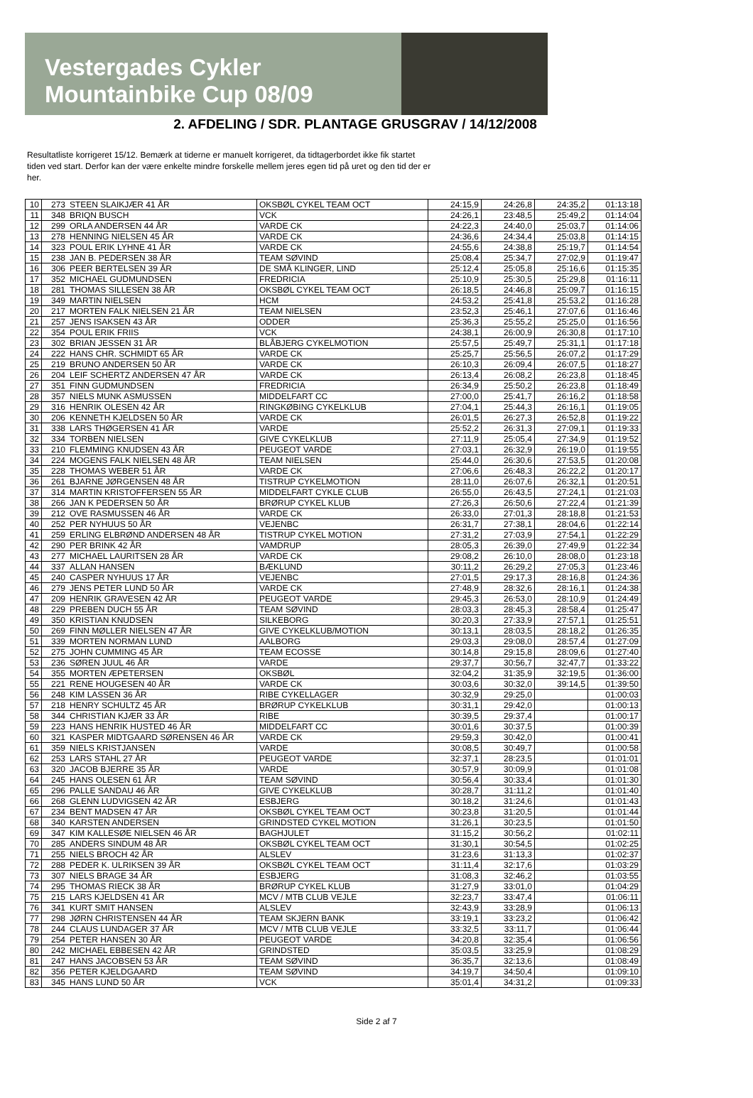Vestergades Cykler
Mountainbike Cup 08/09
2. AFDELING / SDR. PLANTAGE GRUSGRAV / 14/12/2008
Resultatliste korrigeret 15/12. Bemærk at tiderne er manuelt korrigeret, da tidtagerbordet ikke fik startet tiden ved start. Derfor kan der være enkelte mindre forskelle mellem jeres egen tid på uret og den tid der er her.
| 10 | 273 | STEEN SLAIKJÆR 41 ÅR | OKSBØL CYKEL TEAM OCT | 24:15,9 | 24:26,8 | 24:35,2 | 01:13:18 |
| 11 | 348 | BRIQN BUSCH | VCK | 24:26,1 | 23:48,5 | 25:49,2 | 01:14:04 |
| 12 | 299 | ORLA ANDERSEN 44 ÅR | VARDE CK | 24:22,3 | 24:40,0 | 25:03,7 | 01:14:06 |
| 13 | 278 | HENNING NIELSEN 45 ÅR | VARDE CK | 24:36,6 | 24:34,4 | 25:03,8 | 01:14:15 |
| 14 | 323 | POUL ERIK LYHNE 41 ÅR | VARDE CK | 24:55,6 | 24:38,8 | 25:19,7 | 01:14:54 |
| 15 | 238 | JAN B. PEDERSEN 38 ÅR | TEAM SØVIND | 25:08,4 | 25:34,7 | 27:02,9 | 01:19:47 |
| 16 | 306 | PEER BERTELSEN 39 ÅR | DE SMÅ KLINGER, LIND | 25:12,4 | 25:05,8 | 25:16,6 | 01:15:35 |
| 17 | 352 | MICHAEL GUDMUNDSEN | FREDRICIA | 25:10,9 | 25:30,5 | 25:29,8 | 01:16:11 |
| 18 | 281 | THOMAS SILLESEN 38 ÅR | OKSBØL CYKEL TEAM OCT | 26:18,5 | 24:46,8 | 25:09,7 | 01:16:15 |
| 19 | 349 | MARTIN NIELSEN | HCM | 24:53,2 | 25:41,8 | 25:53,2 | 01:16:28 |
| 20 | 217 | MORTEN FALK NIELSEN 21 ÅR | TEAM NIELSEN | 23:52,3 | 25:46,1 | 27:07,6 | 01:16:46 |
| 21 | 257 | JENS ISAKSEN 43 ÅR | ODDER | 25:36,3 | 25:55,2 | 25:25,0 | 01:16:56 |
| 22 | 354 | POUL ERIK FRIIS | VCK | 24:38,1 | 26:00,9 | 26:30,8 | 01:17:10 |
| 23 | 302 | BRIAN JESSEN 31 ÅR | BLÅBJERG CYKELMOTION | 25:57,5 | 25:49,7 | 25:31,1 | 01:17:18 |
| 24 | 222 | HANS CHR. SCHMIDT 65 ÅR | VARDE CK | 25:25,7 | 25:56,5 | 26:07,2 | 01:17:29 |
| 25 | 219 | BRUNO ANDERSEN 50 ÅR | VARDE CK | 26:10,3 | 26:09,4 | 26:07,5 | 01:18:27 |
| 26 | 204 | LEIF SCHERTZ ANDERSEN 47 ÅR | VARDE CK | 26:13,4 | 26:08,2 | 26:23,8 | 01:18:45 |
| 27 | 351 | FINN GUDMUNDSEN | FREDRICIA | 26:34,9 | 25:50,2 | 26:23,8 | 01:18:49 |
| 28 | 357 | NIELS MUNK ASMUSSEN | MIDDELFART CC | 27:00,0 | 25:41,7 | 26:16,2 | 01:18:58 |
| 29 | 316 | HENRIK OLESEN 42 ÅR | RINGKØBING CYKELKLUB | 27:04,1 | 25:44,3 | 26:16,1 | 01:19:05 |
| 30 | 206 | KENNETH KJELDSEN 50 ÅR | VARDE CK | 26:01,5 | 26:27,3 | 26:52,8 | 01:19:22 |
| 31 | 338 | LARS THØGERSEN 41 ÅR | VARDE | 25:52,2 | 26:31,3 | 27:09,1 | 01:19:33 |
| 32 | 334 | TORBEN NIELSEN | GIVE CYKELKLUB | 27:11,9 | 25:05,4 | 27:34,9 | 01:19:52 |
| 33 | 210 | FLEMMING KNUDSEN 43 ÅR | PEUGEOT VARDE | 27:03,1 | 26:32,9 | 26:19,0 | 01:19:55 |
| 34 | 224 | MOGENS FALK NIELSEN 48 ÅR | TEAM NIELSEN | 25:44,0 | 26:30,6 | 27:53,5 | 01:20:08 |
| 35 | 228 | THOMAS WEBER 51 ÅR | VARDE CK | 27:06,6 | 26:48,3 | 26:22,2 | 01:20:17 |
| 36 | 261 | BJARNE JØRGENSEN 48 ÅR | TISTRUP CYKELMOTION | 28:11,0 | 26:07,6 | 26:32,1 | 01:20:51 |
| 37 | 314 | MARTIN KRISTOFFERSEN 55 ÅR | MIDDELFART CYKLE CLUB | 26:55,0 | 26:43,5 | 27:24,1 | 01:21:03 |
| 38 | 266 | JAN K PEDERSEN 50 ÅR | BRØRUP CYKEL KLUB | 27:26,3 | 26:50,6 | 27:22,4 | 01:21:39 |
| 39 | 212 | OVE RASMUSSEN 46 ÅR | VARDE CK | 26:33,0 | 27:01,3 | 28:18,8 | 01:21:53 |
| 40 | 252 | PER NYHUUS 50 ÅR | VEJENBC | 26:31,7 | 27:38,1 | 28:04,6 | 01:22:14 |
| 41 | 259 | ERLING ELBRØND ANDERSEN 48 ÅR | TISTRUP CYKEL MOTION | 27:31,2 | 27:03,9 | 27:54,1 | 01:22:29 |
| 42 | 290 | PER BRINK 42 ÅR | VAMDRUP | 28:05,3 | 26:39,0 | 27:49,9 | 01:22:34 |
| 43 | 277 | MICHAEL LAURITSEN 28 ÅR | VARDE CK | 29:08,2 | 26:10,0 | 28:08,0 | 01:23:18 |
| 44 | 337 | ALLAN HANSEN | BÆKLUND | 30:11,2 | 26:29,2 | 27:05,3 | 01:23:46 |
| 45 | 240 | CASPER NYHUUS 17 ÅR | VEJENBC | 27:01,5 | 29:17,3 | 28:16,8 | 01:24:36 |
| 46 | 279 | JENS PETER LUND 50 ÅR | VARDE CK | 27:48,9 | 28:32,6 | 28:16,1 | 01:24:38 |
| 47 | 209 | HENRIK GRAVESEN 42 ÅR | PEUGEOT VARDE | 29:45,3 | 26:53,0 | 28:10,9 | 01:24:49 |
| 48 | 229 | PREBEN DUCH 55 ÅR | TEAM SØVIND | 28:03,3 | 28:45,3 | 28:58,4 | 01:25:47 |
| 49 | 350 | KRISTIAN KNUDSEN | SILKEBORG | 30:20,3 | 27:33,9 | 27:57,1 | 01:25:51 |
| 50 | 269 | FINN MØLLER NIELSEN 47 ÅR | GIVE CYKELKLUB/MOTION | 30:13,1 | 28:03,5 | 28:18,2 | 01:26:35 |
| 51 | 339 | MORTEN NORMAN LUND | AALBORG | 29:03,3 | 29:08,0 | 28:57,4 | 01:27:09 |
| 52 | 275 | JOHN CUMMING 45 ÅR | TEAM ECOSSE | 30:14,8 | 29:15,8 | 28:09,6 | 01:27:40 |
| 53 | 236 | SØREN JUUL 46 ÅR | VARDE | 29:37,7 | 30:56,7 | 32:47,7 | 01:33:22 |
| 54 | 355 | MORTEN ÆPETERSEN | OKSBØL | 32:04,2 | 31:35,9 | 32:19,5 | 01:36:00 |
| 55 | 221 | RENE HOUGESEN 40 ÅR | VARDE CK | 30:03,6 | 30:32,0 | 39:14,5 | 01:39:50 |
| 56 | 248 | KIM LASSEN 36 ÅR | RIBE CYKELLAGER | 30:32,9 | 29:25,0 | | 01:00:03 |
| 57 | 218 | HENRY SCHULTZ 45 ÅR | BRØRUP CYKELKLUB | 30:31,1 | 29:42,0 | | 01:00:13 |
| 58 | 344 | CHRISTIAN KJÆR 33 ÅR | RIBE | 30:39,5 | 29:37,4 | | 01:00:17 |
| 59 | 223 | HANS HENRIK HUSTED 46 ÅR | MIDDELFART CC | 30:01,6 | 30:37,5 | | 01:00:39 |
| 60 | 321 | KASPER MIDTGAARD SØRENSEN 46 ÅR | VARDE CK | 29:59,3 | 30:42,0 | | 01:00:41 |
| 61 | 359 | NIELS KRISTJANSEN | VARDE | 30:08,5 | 30:49,7 | | 01:00:58 |
| 62 | 253 | LARS STAHL 27 ÅR | PEUGEOT VARDE | 32:37,1 | 28:23,5 | | 01:01:01 |
| 63 | 320 | JACOB BJERRE 35 ÅR | VARDE | 30:57,9 | 30:09,9 | | 01:01:08 |
| 64 | 245 | HANS OLESEN 61 ÅR | TEAM SØVIND | 30:56,4 | 30:33,4 | | 01:01:30 |
| 65 | 296 | PALLE SANDAU 46 ÅR | GIVE CYKELKLUB | 30:28,7 | 31:11,2 | | 01:01:40 |
| 66 | 268 | GLENN LUDVIGSEN 42 ÅR | ESBJERG | 30:18,2 | 31:24,6 | | 01:01:43 |
| 67 | 234 | BENT MADSEN 47 ÅR | OKSBØL CYKEL TEAM OCT | 30:23,8 | 31:20,5 | | 01:01:44 |
| 68 | 340 | KARSTEN ANDERSEN | GRINDSTED CYKEL MOTION | 31:26,1 | 30:23,5 | | 01:01:50 |
| 69 | 347 | KIM KALLESØE NIELSEN 46 ÅR | BAGHJULET | 31:15,2 | 30:56,2 | | 01:02:11 |
| 70 | 285 | ANDERS SINDUM 48 ÅR | OKSBØL CYKEL TEAM OCT | 31:30,1 | 30:54,5 | | 01:02:25 |
| 71 | 255 | NIELS BROCH 42 ÅR | ALSLEV | 31:23,6 | 31:13,3 | | 01:02:37 |
| 72 | 288 | PEDER K. ULRIKSEN 39 ÅR | OKSBØL CYKEL TEAM OCT | 31:11,4 | 32:17,6 | | 01:03:29 |
| 73 | 307 | NIELS BRAGE 34 ÅR | ESBJERG | 31:08,3 | 32:46,2 | | 01:03:55 |
| 74 | 295 | THOMAS RIECK 38 ÅR | BRØRUP CYKEL KLUB | 31:27,9 | 33:01,0 | | 01:04:29 |
| 75 | 215 | LARS KJELDSEN 41 ÅR | MCV / MTB CLUB VEJLE | 32:23,7 | 33:47,4 | | 01:06:11 |
| 76 | 341 | KURT SMIT HANSEN | ALSLEV | 32:43,9 | 33:28,9 | | 01:06:13 |
| 77 | 298 | JØRN CHRISTENSEN 44 ÅR | TEAM SKJERN BANK | 33:19,1 | 33:23,2 | | 01:06:42 |
| 78 | 244 | CLAUS LUNDAGER 37 ÅR | MCV / MTB CLUB VEJLE | 33:32,5 | 33:11,7 | | 01:06:44 |
| 79 | 254 | PETER HANSEN 30 ÅR | PEUGEOT VARDE | 34:20,8 | 32:35,4 | | 01:06:56 |
| 80 | 242 | MICHAEL EBBESEN 42 ÅR | GRINDSTED | 35:03,5 | 33:25,9 | | 01:08:29 |
| 81 | 247 | HANS JACOBSEN 53 ÅR | TEAM SØVIND | 36:35,7 | 32:13,6 | | 01:08:49 |
| 82 | 356 | PETER KJELDGAARD | TEAM SØVIND | 34:19,7 | 34:50,4 | | 01:09:10 |
| 83 | 345 | HANS LUND 50 ÅR | VCK | 35:01,4 | 34:31,2 | | 01:09:33 |
Side 2 af 7